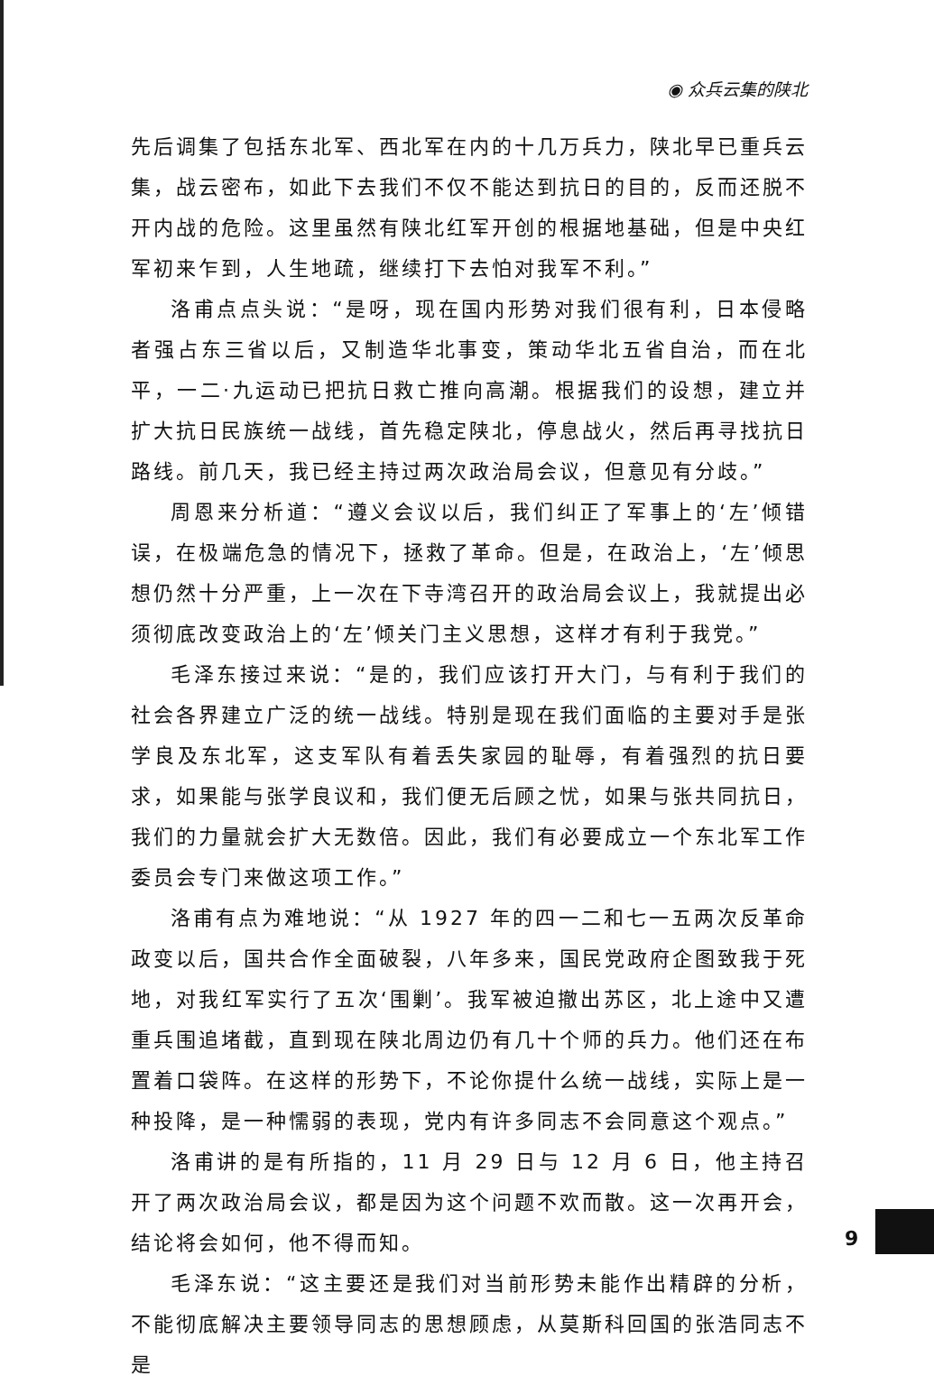◉ 众兵云集的陕北
先后调集了包括东北军、西北军在内的十几万兵力，陕北早已重兵云集，战云密布，如此下去我们不仅不能达到抗日的目的，反而还脱不开内战的危险。这里虽然有陕北红军开创的根据地基础，但是中央红军初来乍到，人生地疏，继续打下去怕对我军不利。”
洛甫点点头说：“是呀，现在国内形势对我们很有利，日本侵略者强占东三省以后，又制造华北事变，策动华北五省自治，而在北平，一二·九运动已把抗日救亡推向高潮。根据我们的设想，建立并扩大抗日民族统一战线，首先稳定陕北，停息战火，然后再寻找抗日路线。前几天，我已经主持过两次政治局会议，但意见有分歧。”
周恩来分析道：“遵义会议以后，我们纠正了军事上的‘左’倾错误，在极端危急的情况下，拯救了革命。但是，在政治上，‘左’倾思想仍然十分严重，上一次在下寺湾召开的政治局会议上，我就提出必须彻底改变政治上的‘左’倾关门主义思想，这样才有利于我党。”
毛泽东接过来说：“是的，我们应该打开大门，与有利于我们的社会各界建立广泛的统一战线。特别是现在我们面临的主要对手是张学良及东北军，这支军队有着丢失家园的耻辱，有着强烈的抗日要求，如果能与张学良议和，我们便无后顾之忧，如果与张共同抗日，我们的力量就会扩大无数倍。因此，我们有必要成立一个东北军工作委员会专门来做这项工作。”
洛甫有点为难地说：“从 1927 年的四一二和七一五两次反革命政变以后，国共合作全面破裂，八年多来，国民党政府企图致我于死地，对我红军实行了五次‘围剿’。我军被迫撤出苏区，北上途中又遭重兵围追堵截，直到现在陕北周边仍有几十个师的兵力。他们还在布置着口袋阵。在这样的形势下，不论你提什么统一战线，实际上是一种投降，是一种懦弱的表现，党内有许多同志不会同意这个观点。”
洛甫讲的是有所指的，11 月 29 日与 12 月 6 日，他主持召开了两次政治局会议，都是因为这个问题不欢而散。这一次再开会，结论将会如何，他不得而知。
毛泽东说：“这主要还是我们对当前形势未能作出精辟的分析，不能彻底解决主要领导同志的思想顾虑，从莫斯科回国的张浩同志不是
9